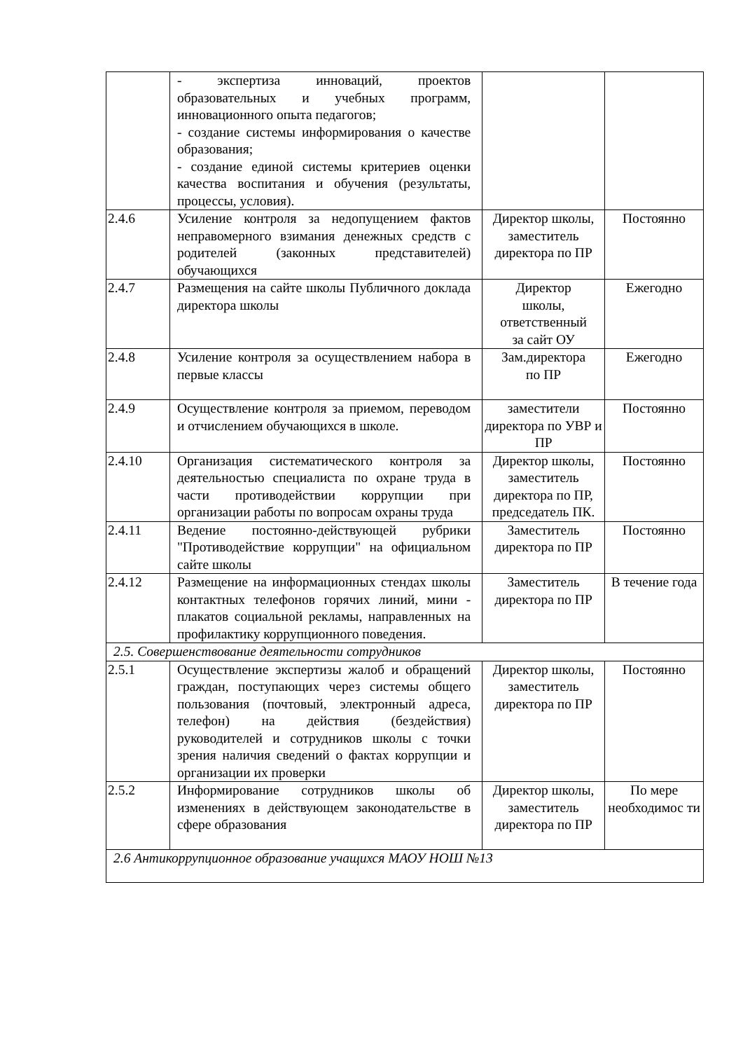| | - экспертиза инноваций, проектов образовательных и учебных программ, инновационного опыта педагогов; - создание системы информирования о качестве образования; - создание единой системы критериев оценки качества воспитания и обучения (результаты, процессы, условия). | | |
| 2.4.6 | Усиление контроля за недопущением фактов неправомерного взимания денежных средств с родителей (законных представителей) обучающихся | Директор школы, заместитель директора по ПР | Постоянно |
| 2.4.7 | Размещения на сайте школы Публичного доклада директора школы | Директор школы, ответственный за сайт ОУ | Ежегодно |
| 2.4.8 | Усиление контроля за осуществлением набора в первые классы | Зам.директора по ПР | Ежегодно |
| 2.4.9 | Осуществление контроля за приемом, переводом и отчислением обучающихся в школе. | заместители директора по УВР и ПР | Постоянно |
| 2.4.10 | Организация систематического контроля за деятельностью специалиста по охране труда в части противодействии коррупции при организации работы по вопросам охраны труда | Директор школы, заместитель директора по ПР, председатель ПК. | Постоянно |
| 2.4.11 | Ведение постоянно-действующей рубрики "Противодействие коррупции" на официальном сайте школы | Заместитель директора по ПР | Постоянно |
| 2.4.12 | Размещение на информационных стендах школы контактных телефонов горячих линий, мини - плакатов социальной рекламы, направленных на профилактику коррупционного поведения. | Заместитель директора по ПР | В течение года |
| 2.5. Совершенствование деятельности сотрудников | | | |
| 2.5.1 | Осуществление экспертизы жалоб и обращений граждан, поступающих через системы общего пользования (почтовый, электронный адреса, телефон) на действия (бездействия) руководителей и сотрудников школы с точки зрения наличия сведений о фактах коррупции и организации их проверки | Директор школы, заместитель директора по ПР | Постоянно |
| 2.5.2 | Информирование сотрудников школы об изменениях в действующем законодательстве в сфере образования | Директор школы, заместитель директора по ПР | По мере необходимос ти |
| 2.6 Антикоррупционное образование учащихся МАОУ НОШ №13 | | | |